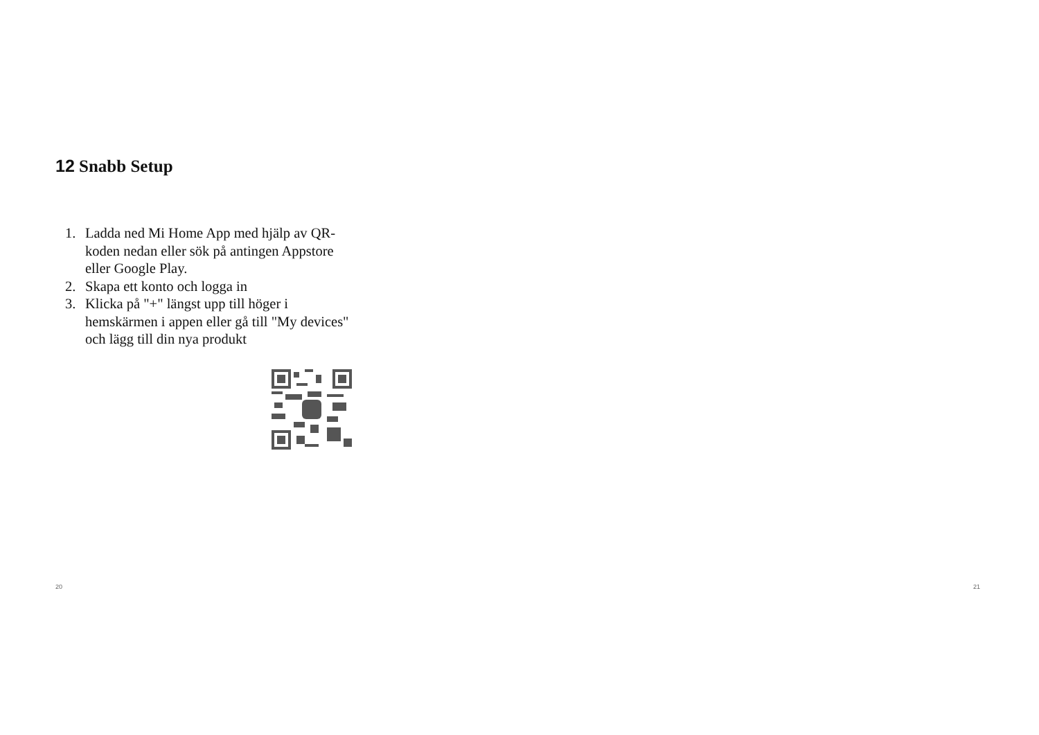12 Snabb Setup
1. Ladda ned Mi Home App med hjälp av QR-koden nedan eller sök på antingen Appstore eller Google Play.
2. Skapa ett konto och logga in
3. Klicka på "+" längst upp till höger i hemskärmen i appen eller gå till "My devices" och lägg till din nya produkt
20 21